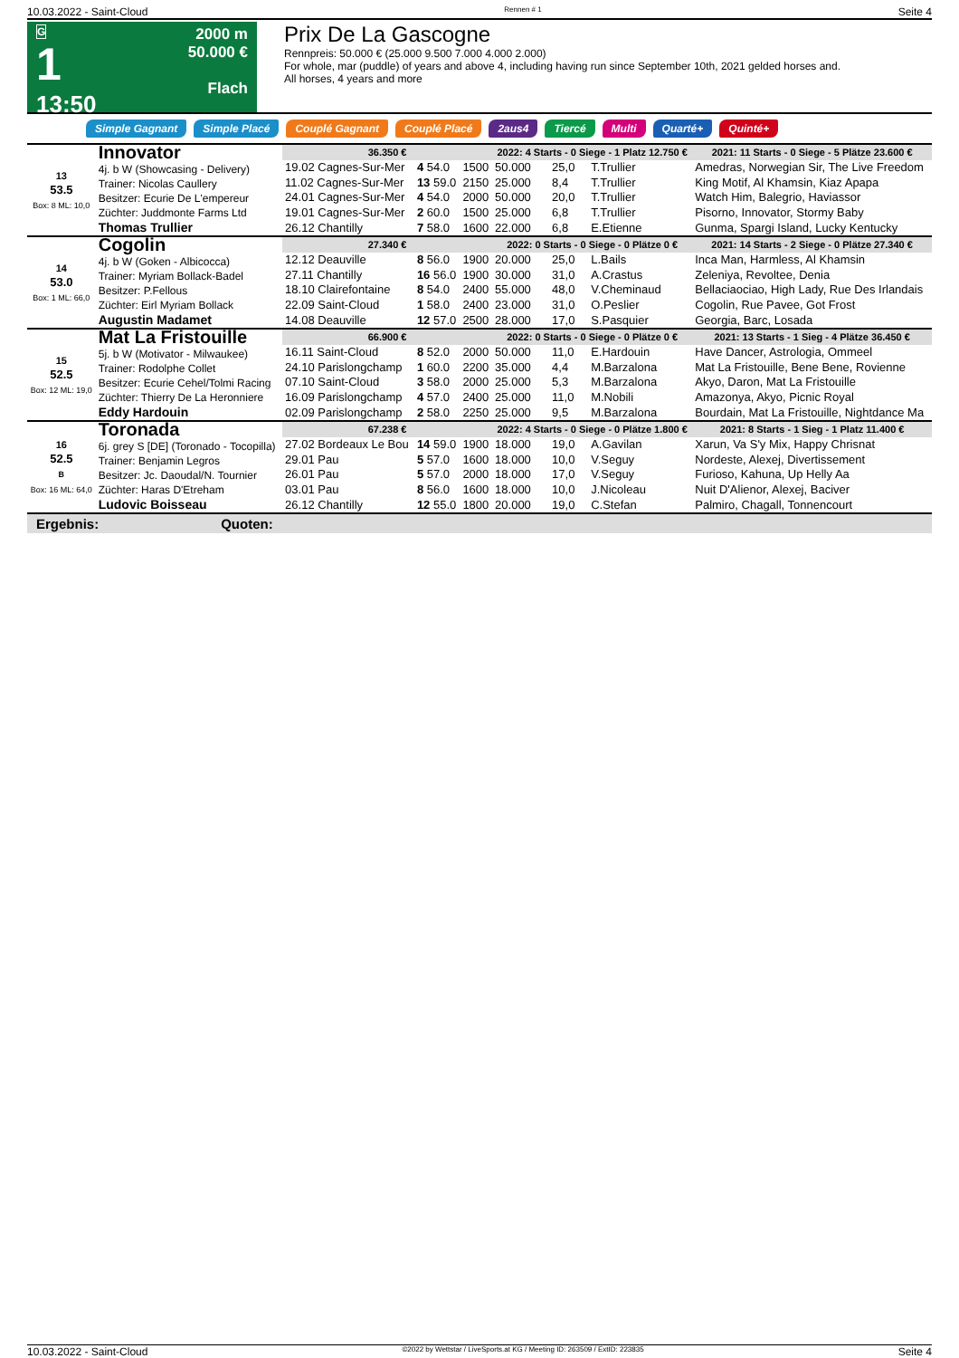10.03.2022 - Saint-Cloud Rennen # 1 Seite 4
G
1
13:50
2000 m
50.000 €
Flach
Prix De La Gascogne
Rennpreis: 50.000 € (25.000 9.500 7.000 4.000 2.000)
For whole, mar (puddle) of years and above 4, including having run since September 10th, 2021 gelded horses and.
All horses, 4 years and more
Simple Gagnant Simple Placé Couplé Gagnant Couplé Placé 2aus4 Tiercé Multi Quarté+ Quinté+
| 13 53.5 Box: 8 ML: 10,0 | Innovator 4j. b W (Showcasing - Delivery) Trainer: Nicolas Caullery Besitzer: Ecurie De L'empereur Züchter: Juddmonte Farms Ltd Thomas Trullier | 36.350 € | | | 2022: 4 Starts - 0 Siege - 1 Platz 12.750 € | | | 2021: 11 Starts - 0 Siege - 5 Plätze 23.600 € |
| | | 19.02 Cagnes-Sur-Mer | 4 54.0 | 1500 | 50.000 | 25,0 | T.Trullier | Amedras, Norwegian Sir, The Live Freedom |
| | | 11.02 Cagnes-Sur-Mer | 13 59.0 | 2150 | 25.000 | 8,4 | T.Trullier | King Motif, Al Khamsin, Kiaz Apapa |
| | | 24.01 Cagnes-Sur-Mer | 4 54.0 | 2000 | 50.000 | 20,0 | T.Trullier | Watch Him, Balegrio, Haviassor |
| | | 19.01 Cagnes-Sur-Mer | 2 60.0 | 1500 | 25.000 | 6,8 | T.Trullier | Pisorno, Innovator, Stormy Baby |
| | | 26.12 Chantilly | 7 58.0 | 1600 | 22.000 | 6,8 | E.Etienne | Gunma, Spargi Island, Lucky Kentucky |
| 14 53.0 Box: 1 ML: 66,0 | Cogolin 4j. b W (Goken - Albicocca) Trainer: Myriam Bollack-Badel Besitzer: P.Fellous Züchter: Eirl Myriam Bollack Augustin Madamet | 27.340 € | | | 2022: 0 Starts - 0 Siege - 0 Plätze 0 € | | | 2021: 14 Starts - 2 Siege - 0 Plätze 27.340 € |
| | | 12.12 Deauville | 8 56.0 | 1900 | 20.000 | 25,0 | L.Bails | Inca Man, Harmless, Al Khamsin |
| | | 27.11 Chantilly | 16 56.0 | 1900 | 30.000 | 31,0 | A.Crastus | Zeleniya, Revoltee, Denia |
| | | 18.10 Clairefontaine | 8 54.0 | 2400 | 55.000 | 48,0 | V.Cheminaud | Bellaciaociao, High Lady, Rue Des Irlandais |
| | | 22.09 Saint-Cloud | 1 58.0 | 2400 | 23.000 | 31,0 | O.Peslier | Cogolin, Rue Pavee, Got Frost |
| | | 14.08 Deauville | 12 57.0 | 2500 | 28.000 | 17,0 | S.Pasquier | Georgia, Barc, Losada |
| 15 52.5 Box: 12 ML: 19,0 | Mat La Fristouille 5j. b W (Motivator - Milwaukee) Trainer: Rodolphe Collet Besitzer: Ecurie Cehel/Tolmi Racing Züchter: Thierry De La Heronniere Eddy Hardouin | 66.900 € | | | 2022: 0 Starts - 0 Siege - 0 Plätze 0 € | | | 2021: 13 Starts - 1 Sieg - 4 Plätze 36.450 € |
| | | 16.11 Saint-Cloud | 8 52.0 | 2000 | 50.000 | 11,0 | E.Hardouin | Have Dancer, Astrologia, Ommeel |
| | | 24.10 Parislongchamp | 1 60.0 | 2200 | 35.000 | 4,4 | M.Barzalona | Mat La Fristouille, Bene Bene, Rovienne |
| | | 07.10 Saint-Cloud | 3 58.0 | 2000 | 25.000 | 5,3 | M.Barzalona | Akyo, Daron, Mat La Fristouille |
| | | 16.09 Parislongchamp | 4 57.0 | 2400 | 25.000 | 11,0 | M.Nobili | Amazonya, Akyo, Picnic Royal |
| | | 02.09 Parislongchamp | 2 58.0 | 2250 | 25.000 | 9,5 | M.Barzalona | Bourdain, Mat La Fristouille, Nightdance Ma |
| 16 52.5 B Box: 16 ML: 64,0 | Toronada 6j. grey S [DE] (Toronado - Tocopilla) Trainer: Benjamin Legros Besitzer: Jc. Daoudal/N. Tournier Züchter: Haras D'Etreham Ludovic Boisseau | 67.238 € | | | 2022: 4 Starts - 0 Siege - 0 Plätze 1.800 € | | | 2021: 8 Starts - 1 Sieg - 1 Platz 11.400 € |
| | | 27.02 Bordeaux Le Bou | 14 59.0 | 1900 | 18.000 | 19,0 | A.Gavilan | Xarun, Va S'y Mix, Happy Chrisnat |
| | | 29.01 Pau | 5 57.0 | 1600 | 18.000 | 10,0 | V.Seguy | Nordeste, Alexej, Divertissement |
| | | 26.01 Pau | 5 57.0 | 2000 | 18.000 | 17,0 | V.Seguy | Furioso, Kahuna, Up Helly Aa |
| | | 03.01 Pau | 8 56.0 | 1600 | 18.000 | 10,0 | J.Nicoleau | Nuit D'Alienor, Alexej, Baciver |
| | | 26.12 Chantilly | 12 55.0 | 1800 | 20.000 | 19,0 | C.Stefan | Palmiro, Chagall, Tonnencourt |
Ergebnis: Quoten:
10.03.2022 - Saint-Cloud ©2022 by Wettstar / LiveSports.at KG / Meeting ID: 263509 / ExtID: 223835 Seite 4